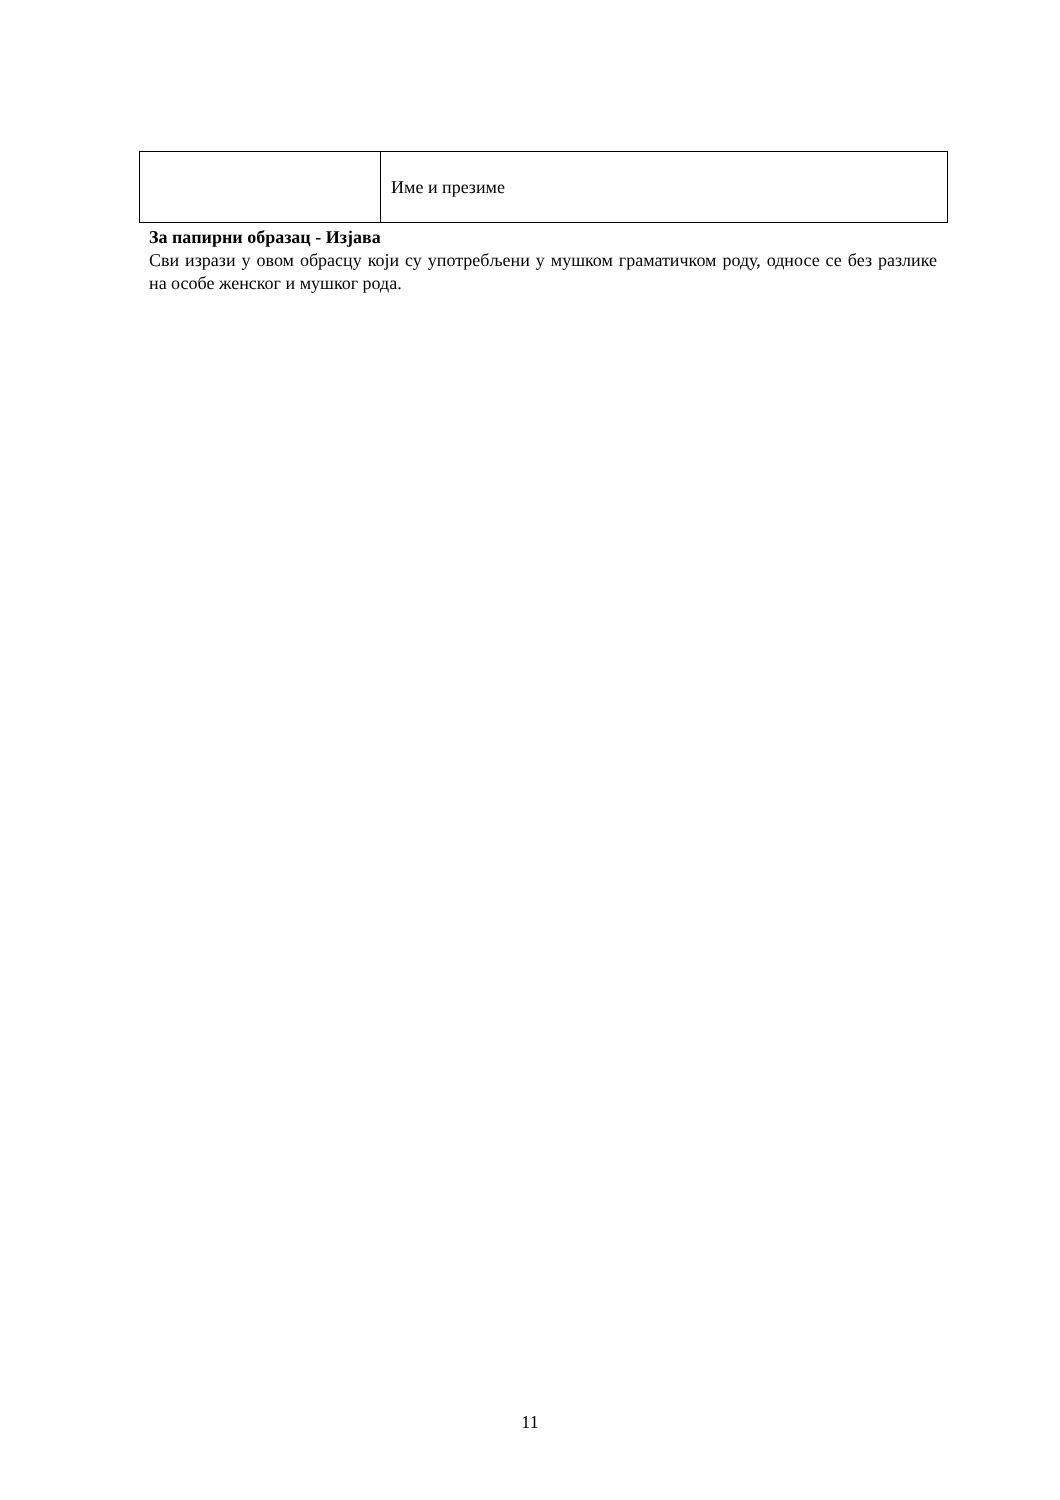| | Име и презиме |
За папирни образац - Изјава
Сви изрази у овом обрасцу који су употребљени у мушком граматичком роду, односе се без разлике на особе женског и мушког рода.
11